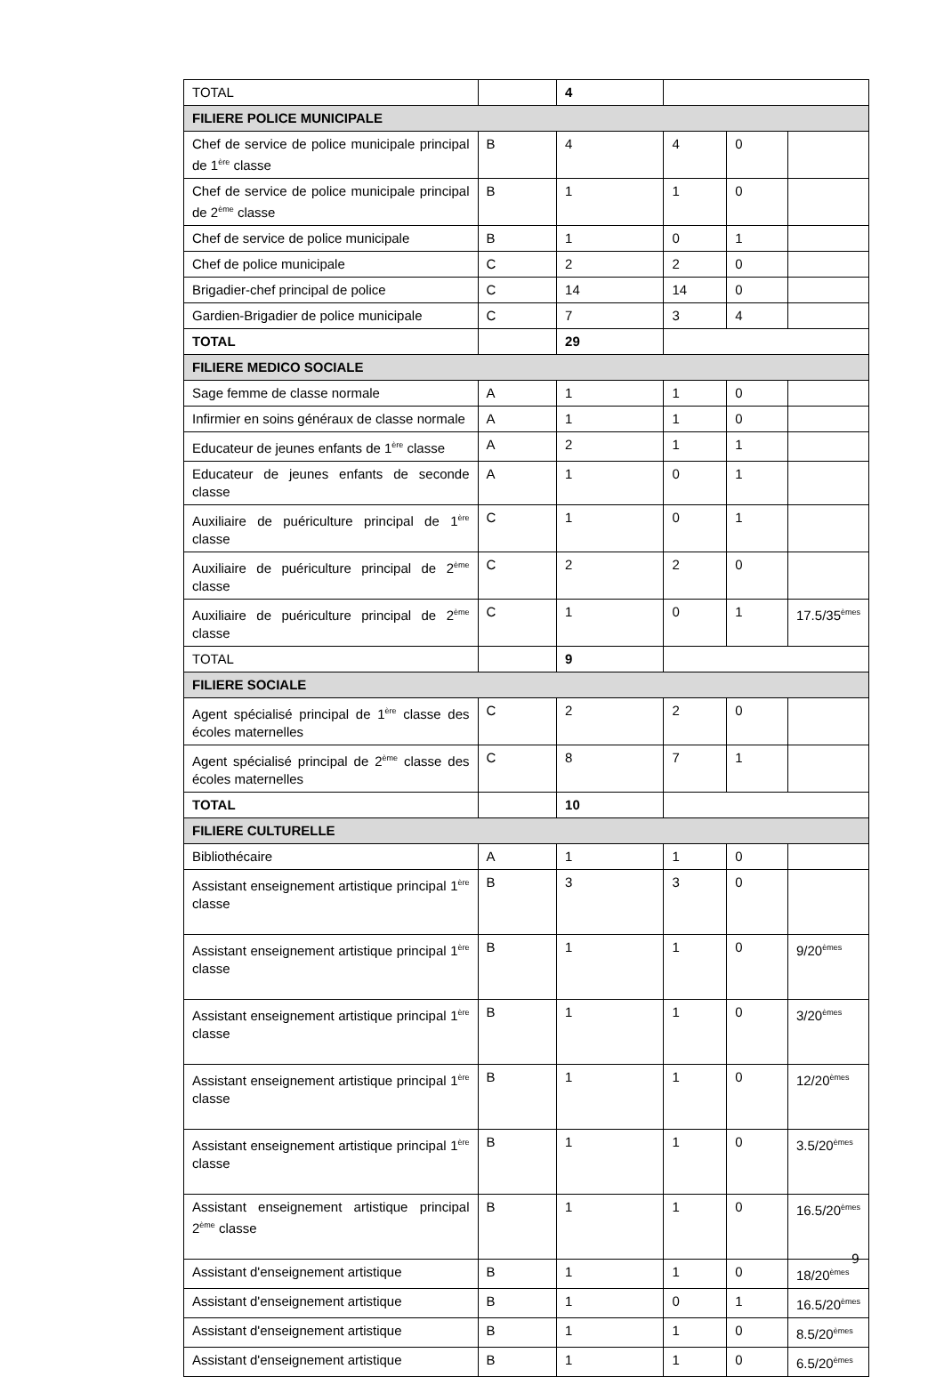| TOTAL | | 4 | | | |
| FILIERE POLICE MUNICIPALE | | | | | |
| Chef de service de police municipale principal de 1<sup>ère</sup> classe | B | 4 | 4 | 0 | |
| Chef de service de police municipale principal de 2<sup>ème</sup> classe | B | 1 | 1 | 0 | |
| Chef de service de police municipale | B | 1 | 0 | 1 | |
| Chef de police municipale | C | 2 | 2 | 0 | |
| Brigadier-chef principal de police | C | 14 | 14 | 0 | |
| Gardien-Brigadier de police municipale | C | 7 | 3 | 4 | |
| TOTAL | | 29 | | | |
| FILIERE MEDICO SOCIALE | | | | | |
| Sage femme de classe normale | A | 1 | 1 | 0 | |
| Infirmier en soins généraux de classe normale | A | 1 | 1 | 0 | |
| Educateur de jeunes enfants de 1<sup>ère</sup> classe | A | 2 | 1 | 1 | |
| Educateur de jeunes enfants de seconde classe | A | 1 | 0 | 1 | |
| Auxiliaire de puériculture principal de 1<sup>ère</sup> classe | C | 1 | 0 | 1 | |
| Auxiliaire de puériculture principal de 2<sup>ème</sup> classe | C | 2 | 2 | 0 | |
| Auxiliaire de puériculture principal de 2<sup>ème</sup> classe | C | 1 | 0 | 1 | 17.5/35<sup>èmes</sup> |
| TOTAL | | 9 | | | |
| FILIERE SOCIALE | | | | | |
| Agent spécialisé principal de 1<sup>ère</sup> classe des écoles maternelles | C | 2 | 2 | 0 | |
| Agent spécialisé principal de 2<sup>ème</sup> classe des écoles maternelles | C | 8 | 7 | 1 | |
| TOTAL | | 10 | | | |
| FILIERE CULTURELLE | | | | | |
| Bibliothécaire | A | 1 | 1 | 0 | |
| Assistant enseignement artistique principal 1<sup>ère</sup> classe | B | 3 | 3 | 0 | |
| Assistant enseignement artistique principal 1<sup>ère</sup> classe | B | 1 | 1 | 0 | 9/20<sup>èmes</sup> |
| Assistant enseignement artistique principal 1<sup>ère</sup> classe | B | 1 | 1 | 0 | 3/20<sup>èmes</sup> |
| Assistant enseignement artistique principal 1<sup>ère</sup> classe | B | 1 | 1 | 0 | 12/20<sup>èmes</sup> |
| Assistant enseignement artistique principal 1<sup>ère</sup> classe | B | 1 | 1 | 0 | 3.5/20<sup>èmes</sup> |
| Assistant enseignement artistique principal 2<sup>ème</sup> classe | B | 1 | 1 | 0 | 16.5/20<sup>èmes</sup> |
| Assistant d'enseignement artistique | B | 1 | 1 | 0 | 18/20<sup>èmes</sup> |
| Assistant d'enseignement artistique | B | 1 | 0 | 1 | 16.5/20<sup>èmes</sup> |
| Assistant d'enseignement artistique | B | 1 | 1 | 0 | 8.5/20<sup>èmes</sup> |
| Assistant d'enseignement artistique | B | 1 | 1 | 0 | 6.5/20<sup>èmes</sup> |
9